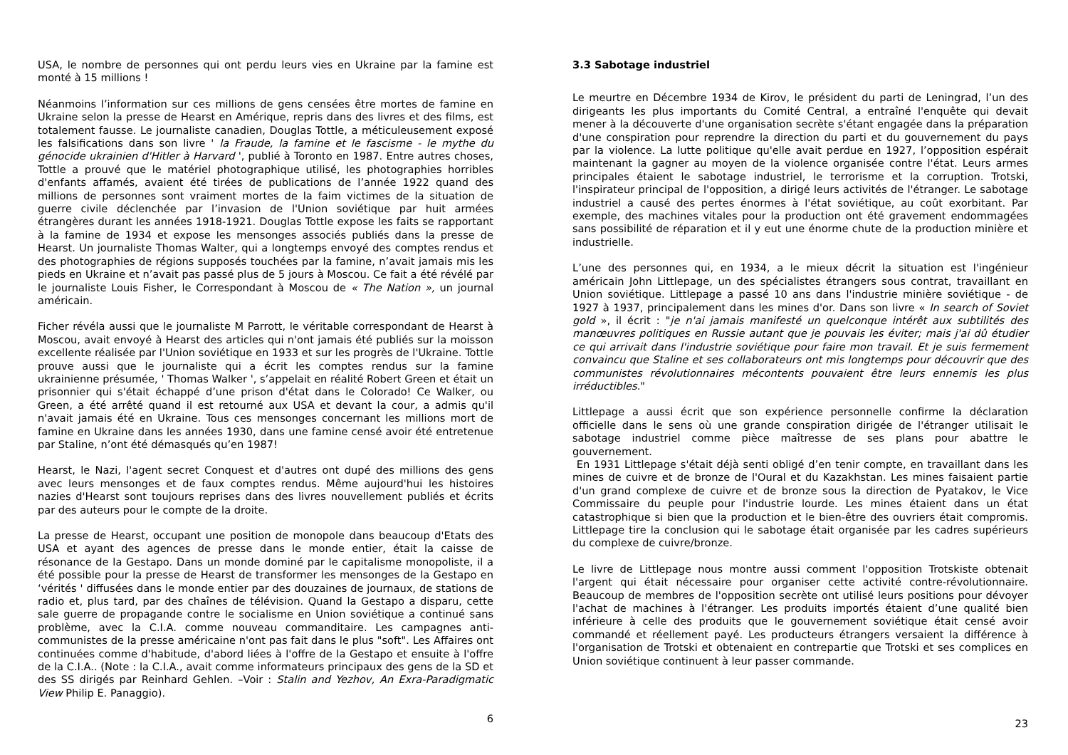USA, le nombre de personnes qui ont perdu leurs vies en Ukraine par la famine est monté à 15 millions !
Néanmoins l’information sur ces millions de gens censées être mortes de famine en Ukraine selon la presse de Hearst en Amérique, repris dans des livres et des films, est totalement fausse. Le journaliste canadien, Douglas Tottle, a méticuleusement exposé les falsifications dans son livre ' la Fraude, la famine et le fascisme - le mythe du génocide ukrainien d'Hitler à Harvard ', publié à Toronto en 1987. Entre autres choses, Tottle a prouvé que le matériel photographique utilisé, les photographies horribles d'enfants affamés, avaient été tirées de publications de l’année 1922 quand des millions de personnes sont vraiment mortes de la faim victimes de la situation de guerre civile déclenchée par l’invasion de l'Union soviétique par huit armées étrangères durant les années 1918-1921. Douglas Tottle expose les faits se rapportant à la famine de 1934 et expose les mensonges associés publiés dans la presse de Hearst. Un journaliste Thomas Walter, qui a longtemps envoyé des comptes rendus et des photographies de régions supposés touchées par la famine, n’avait jamais mis les pieds en Ukraine et n’avait pas passé plus de 5 jours à Moscou. Ce fait a été révélé par le journaliste Louis Fisher, le Correspondant à Moscou de « The Nation », un journal américain.
Ficher révéla aussi que le journaliste M Parrott, le véritable correspondant de Hearst à Moscou, avait envoyé à Hearst des articles qui n'ont jamais été publiés sur la moisson excellente réalisée par l'Union soviétique en 1933 et sur les progrès de l'Ukraine. Tottle prouve aussi que le journaliste qui a écrit les comptes rendus sur la famine ukrainienne présumée, ' Thomas Walker ', s’appelait en réalité Robert Green et était un prisonnier qui s'était échappé d’une prison d'état dans le Colorado! Ce Walker, ou Green, a été arrêté quand il est retourné aux USA et devant la cour, a admis qu'il n'avait jamais été en Ukraine. Tous ces mensonges concernant les millions mort de famine en Ukraine dans les années 1930, dans une famine censé avoir été entretenue par Staline, n’ont été démasqués qu’en 1987!
Hearst, le Nazi, l'agent secret Conquest et d'autres ont dupé des millions des gens avec leurs mensonges et de faux comptes rendus. Même aujourd'hui les histoires nazies d'Hearst sont toujours reprises dans des livres nouvellement publiés et écrits par des auteurs pour le compte de la droite.
La presse de Hearst, occupant une position de monopole dans beaucoup d'Etats des USA et ayant des agences de presse dans le monde entier, était la caisse de résonance de la Gestapo. Dans un monde dominé par le capitalisme monopoliste, il a été possible pour la presse de Hearst de transformer les mensonges de la Gestapo en ‘vérités ' diffusées dans le monde entier par des douzaines de journaux, de stations de radio et, plus tard, par des chaînes de télévision. Quand la Gestapo a disparu, cette sale guerre de propagande contre le socialisme en Union soviétique a continué sans problème, avec la C.I.A. comme nouveau commanditaire. Les campagnes anti-communistes de la presse américaine n'ont pas fait dans le plus "soft". Les Affaires ont continuées comme d'habitude, d'abord liées à l'offre de la Gestapo et ensuite à l'offre de la C.I.A.. (Note : la C.I.A., avait comme informateurs principaux des gens de la SD et des SS dirigés par Reinhard Gehlen. –Voir : Stalin and Yezhov, An Exra-Paradigmatic View Philip E. Panaggio).
6
3.3 Sabotage industriel
Le meurtre en Décembre 1934 de Kirov, le président du parti de Leningrad, l’un des dirigeants les plus importants du Comité Central, a entraîné l'enquête qui devait mener à la découverte d'une organisation secrète s'étant engagée dans la préparation d'une conspiration pour reprendre la direction du parti et du gouvernement du pays par la violence. La lutte politique qu'elle avait perdue en 1927, l’opposition espérait maintenant la gagner au moyen de la violence organisée contre l'état. Leurs armes principales étaient le sabotage industriel, le terrorisme et la corruption. Trotski, l'inspirateur principal de l'opposition, a dirigé leurs activités de l'étranger. Le sabotage industriel a causé des pertes énormes à l'état soviétique, au coût exorbitant. Par exemple, des machines vitales pour la production ont été gravement endommagées sans possibilité de réparation et il y eut une énorme chute de la production minière et industrielle.
L’une des personnes qui, en 1934, a le mieux décrit la situation est l'ingénieur américain John Littlepage, un des spécialistes étrangers sous contrat, travaillant en Union soviétique. Littlepage a passé 10 ans dans l'industrie minière soviétique - de 1927 à 1937, principalement dans les mines d'or. Dans son livre « In search of Soviet gold », il écrit : "je n'ai jamais manifesté un quelconque intérêt aux subtilités des manœuvres politiques en Russie autant que je pouvais les éviter; mais j'ai dû étudier ce qui arrivait dans l'industrie soviétique pour faire mon travail. Et je suis fermement convaincu que Staline et ses collaborateurs ont mis longtemps pour découvrir que des communistes révolutionnaires mécontents pouvaient être leurs ennemis les plus irréductibles."
Littlepage a aussi écrit que son expérience personnelle confirme la déclaration officielle dans le sens où une grande conspiration dirigée de l'étranger utilisait le sabotage industriel comme pièce maîtresse de ses plans pour abattre le gouvernement.
En 1931 Littlepage s'était déjà senti obligé d’en tenir compte, en travaillant dans les mines de cuivre et de bronze de l'Oural et du Kazakhstan. Les mines faisaient partie d'un grand complexe de cuivre et de bronze sous la direction de Pyatakov, le Vice Commissaire du peuple pour l'industrie lourde. Les mines étaient dans un état catastrophique si bien que la production et le bien-être des ouvriers était compromis. Littlepage tire la conclusion qui le sabotage était organisée par les cadres supérieurs du complexe de cuivre/bronze.
Le livre de Littlepage nous montre aussi comment l'opposition Trotskiste obtenait l'argent qui était nécessaire pour organiser cette activité contre-révolutionnaire. Beaucoup de membres de l'opposition secrète ont utilisé leurs positions pour dévoyer l'achat de machines à l'étranger. Les produits importés étaient d’une qualité bien inférieure à celle des produits que le gouvernement soviétique était censé avoir commandé et réellement payé. Les producteurs étrangers versaient la différence à l'organisation de Trotski et obtenaient en contrepartie que Trotski et ses complices en Union soviétique continuent à leur passer commande.
23